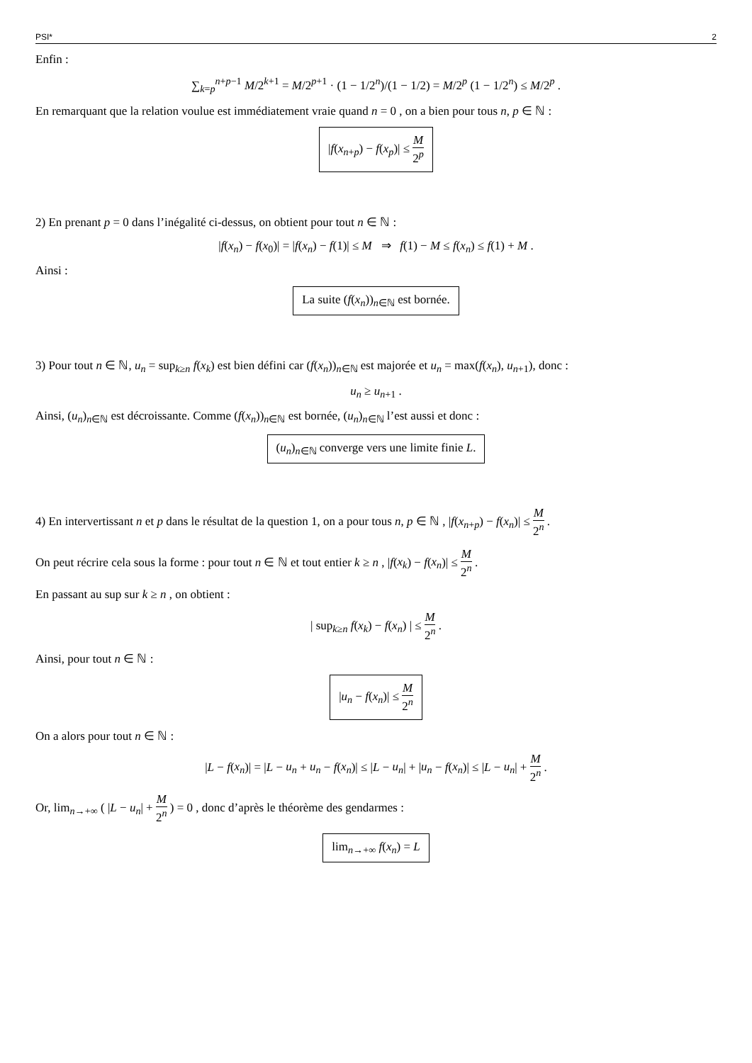PSI* 2
Enfin :
∑<sub>k=p</sub><sup>n+p−1</sup> M/2<sup>k+1</sup> = M/2<sup>p+1</sup> · (1 − 1/2<sup>n</sup>)/(1 − 1/2) = M/2<sup>p</sup> (1 − 1/2<sup>n</sup>) ≤ M/2<sup>p</sup> .
En remarquant que la relation voulue est immédiatement vraie quand n = 0 , on a bien pour tous n, p ∈ ℕ :
|f(x<sub>n+p</sub>) − f(x<sub>p</sub>)| ≤ M 2<sup>p</sup>
2) En prenant p = 0 dans l’inégalité ci-dessus, on obtient pour tout n ∈ ℕ :
|f(x<sub>n</sub>) − f(x<sub>0</sub>)| = |f(x<sub>n</sub>) − f(1)| ≤ M ⇒ f(1) − M ≤ f(x<sub>n</sub>) ≤ f(1) + M .
Ainsi :
La suite (f(x<sub>n</sub>))<sub>n∈ℕ</sub> est bornée.
3) Pour tout n ∈ ℕ, u<sub>n</sub> = sup<sub>k≥n</sub> f(x<sub>k</sub>) est bien défini car (f(x<sub>n</sub>))<sub>n∈ℕ</sub> est majorée et u<sub>n</sub> = max(f(x<sub>n</sub>), u<sub>n+1</sub>), donc :
u<sub>n</sub> ≥ u<sub>n+1</sub> .
Ainsi, (u<sub>n</sub>)<sub>n∈ℕ</sub> est décroissante. Comme (f(x<sub>n</sub>))<sub>n∈ℕ</sub> est bornée, (u<sub>n</sub>)<sub>n∈ℕ</sub> l’est aussi et donc :
(u<sub>n</sub>)<sub>n∈ℕ</sub> converge vers une limite finie L.
4) En intervertissant n et p dans le résultat de la question 1, on a pour tous n, p ∈ ℕ , |f(x<sub>n+p</sub>) − f(x<sub>n</sub>)| ≤ M 2<sup>n</sup> .
On peut récrire cela sous la forme : pour tout n ∈ ℕ et tout entier k ≥ n , |f(x<sub>k</sub>) − f(x<sub>n</sub>)| ≤ M 2<sup>n</sup> .
En passant au sup sur k ≥ n , on obtient :
| sup<sub>k≥n</sub> f(x<sub>k</sub>) − f(x<sub>n</sub>) | ≤ M 2<sup>n</sup> .
Ainsi, pour tout n ∈ ℕ :
|u<sub>n</sub> − f(x<sub>n</sub>)| ≤ M 2<sup>n</sup>
On a alors pour tout n ∈ ℕ :
|L − f(x<sub>n</sub>)| = |L − u<sub>n</sub> + u<sub>n</sub> − f(x<sub>n</sub>)| ≤ |L − u<sub>n</sub>| + |u<sub>n</sub> − f(x<sub>n</sub>)| ≤ |L − u<sub>n</sub>| + M 2<sup>n</sup> .
Or, lim<sub>n→+∞</sub> ( |L − u<sub>n</sub>| + M 2<sup>n</sup> ) = 0 , donc d’après le théorème des gendarmes :
lim<sub>n→+∞</sub> f(x<sub>n</sub>) = L